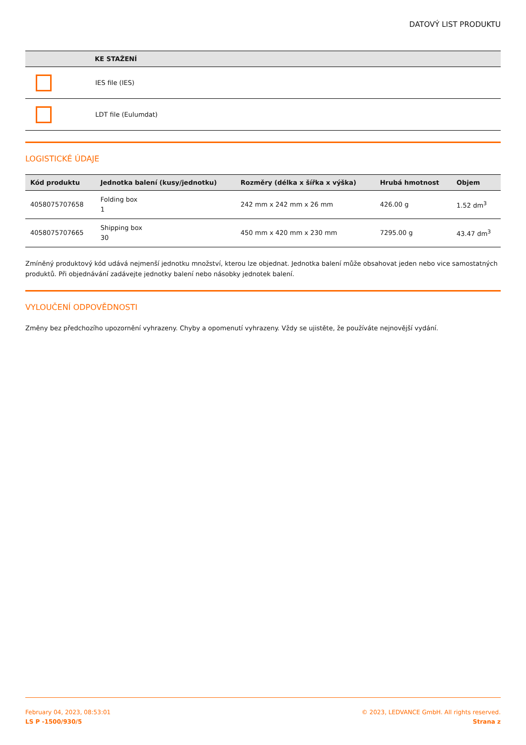DATOVÝ LIST PRODUKTU
| | KE STAŽENÍ |
| --- | --- |
| | IES file (IES) |
| | LDT file (Eulumdat) |
LOGISTICKÉ ÚDAJE
| Kód produktu | Jednotka balení (kusy/jednotku) | Rozměry (délka x šířka x výška) | Hrubá hmotnost | Objem |
| --- | --- | --- | --- | --- |
| 4058075707658 | Folding box 1 | 242 mm x 242 mm x 26 mm | 426.00 g | 1.52 dm<sup>3</sup> |
| 4058075707665 | Shipping box 30 | 450 mm x 420 mm x 230 mm | 7295.00 g | 43.47 dm<sup>3</sup> |
Zmíněný produktový kód udává nejmenší jednotku množství, kterou lze objednat. Jednotka balení může obsahovat jeden nebo vice samostatných produktů. Při objednávání zadávejte jednotky balení nebo násobky jednotek balení.
VYLOUČENÍ ODPOVĚDNOSTI
Změny bez předchozího upozornění vyhrazeny. Chyby a opomenutí vyhrazeny. Vždy se ujistěte, že používáte nejnovější vydání.
February 04, 2023, 08:53:01
LS P -1500/930/5
© 2023, LEDVANCE GmbH. All rights reserved.
Strana z